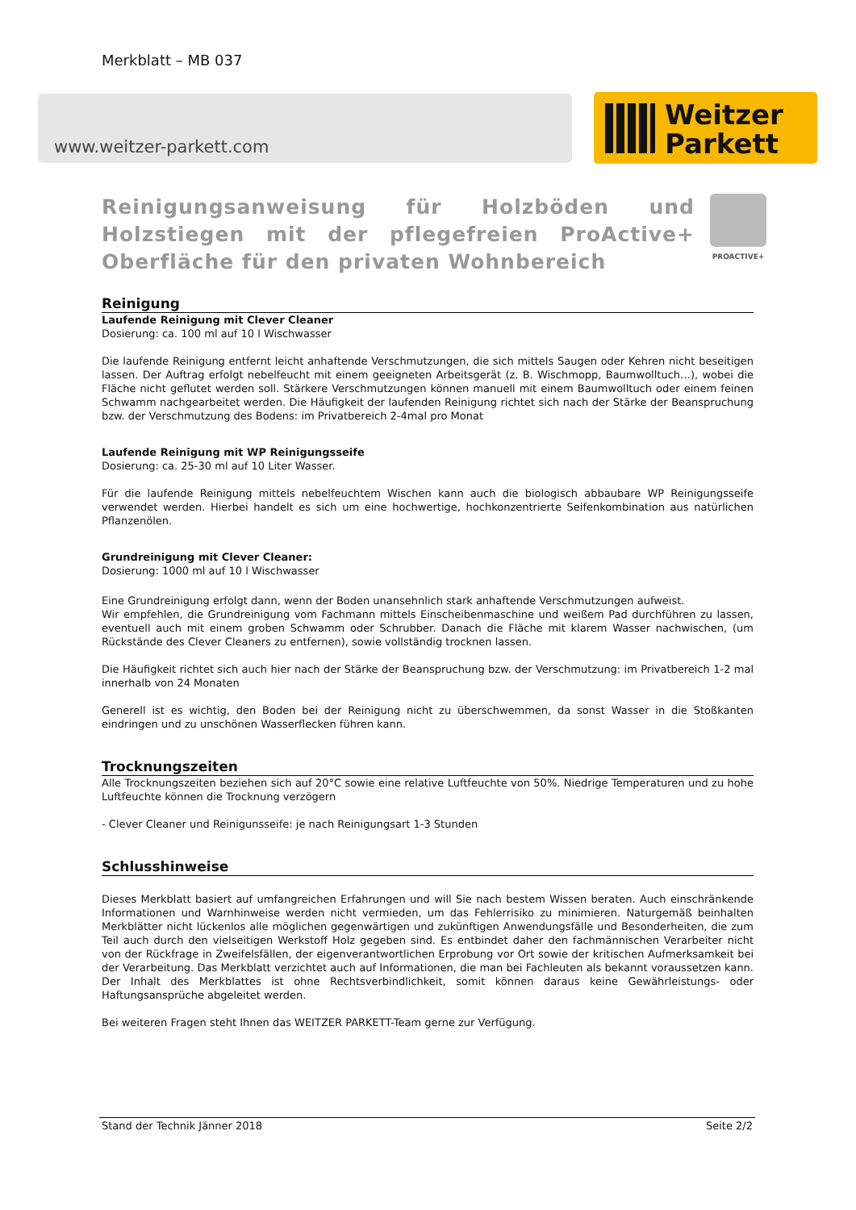Merkblatt – MB 037
www.weitzer-parkett.com
Weitzer
Parkett
PROACTIVE+
Reinigungsanweisung für Holzböden und Holzstiegen mit der pflegefreien ProActive+ Oberfläche für den privaten Wohnbereich
Reinigung
Laufende Reinigung mit Clever Cleaner
Dosierung: ca. 100 ml auf 10 l Wischwasser
Die laufende Reinigung entfernt leicht anhaftende Verschmutzungen, die sich mittels Saugen oder Kehren nicht beseitigen lassen. Der Auftrag erfolgt nebelfeucht mit einem geeigneten Arbeitsgerät (z. B. Wischmopp, Baumwolltuch…), wobei die Fläche nicht geflutet werden soll. Stärkere Verschmutzungen können manuell mit einem Baumwolltuch oder einem feinen Schwamm nachgearbeitet werden. Die Häufigkeit der laufenden Reinigung richtet sich nach der Stärke der Beanspruchung bzw. der Verschmutzung des Bodens: im Privatbereich 2-4mal pro Monat
Laufende Reinigung mit WP Reinigungsseife
Dosierung: ca. 25-30 ml auf 10 Liter Wasser.
Für die laufende Reinigung mittels nebelfeuchtem Wischen kann auch die biologisch abbaubare WP Reinigungsseife verwendet werden. Hierbei handelt es sich um eine hochwertige, hochkonzentrierte Seifenkombination aus natürlichen Pflanzenölen.
Grundreinigung mit Clever Cleaner:
Dosierung: 1000 ml auf 10 l Wischwasser
Eine Grundreinigung erfolgt dann, wenn der Boden unansehnlich stark anhaftende Verschmutzungen aufweist.
Wir empfehlen, die Grundreinigung vom Fachmann mittels Einscheibenmaschine und weißem Pad durchführen zu lassen, eventuell auch mit einem groben Schwamm oder Schrubber. Danach die Fläche mit klarem Wasser nachwischen, (um Rückstände des Clever Cleaners zu entfernen), sowie vollständig trocknen lassen.
Die Häufigkeit richtet sich auch hier nach der Stärke der Beanspruchung bzw. der Verschmutzung: im Privatbereich 1-2 mal innerhalb von 24 Monaten
Generell ist es wichtig, den Boden bei der Reinigung nicht zu überschwemmen, da sonst Wasser in die Stoßkanten eindringen und zu unschönen Wasserflecken führen kann.
Trocknungszeiten
Alle Trocknungszeiten beziehen sich auf 20°C sowie eine relative Luftfeuchte von 50%. Niedrige Temperaturen und zu hohe Luftfeuchte können die Trocknung verzögern
- Clever Cleaner und Reinigunsseife: je nach Reinigungsart 1-3 Stunden
Schlusshinweise
Dieses Merkblatt basiert auf umfangreichen Erfahrungen und will Sie nach bestem Wissen beraten. Auch einschränkende Informationen und Warnhinweise werden nicht vermieden, um das Fehlerrisiko zu minimieren. Naturgemäß beinhalten Merkblätter nicht lückenlos alle möglichen gegenwärtigen und zukünftigen Anwendungsfälle und Besonderheiten, die zum Teil auch durch den vielseitigen Werkstoff Holz gegeben sind. Es entbindet daher den fachmännischen Verarbeiter nicht von der Rückfrage in Zweifelsfällen, der eigenverantwortlichen Erprobung vor Ort sowie der kritischen Aufmerksamkeit bei der Verarbeitung. Das Merkblatt verzichtet auch auf Informationen, die man bei Fachleuten als bekannt voraussetzen kann. Der Inhalt des Merkblattes ist ohne Rechtsverbindlichkeit, somit können daraus keine Gewährleistungs- oder Haftungsansprüche abgeleitet werden.
Bei weiteren Fragen steht Ihnen das WEITZER PARKETT-Team gerne zur Verfügung.
Stand der Technik Jänner 2018 Seite 2/2